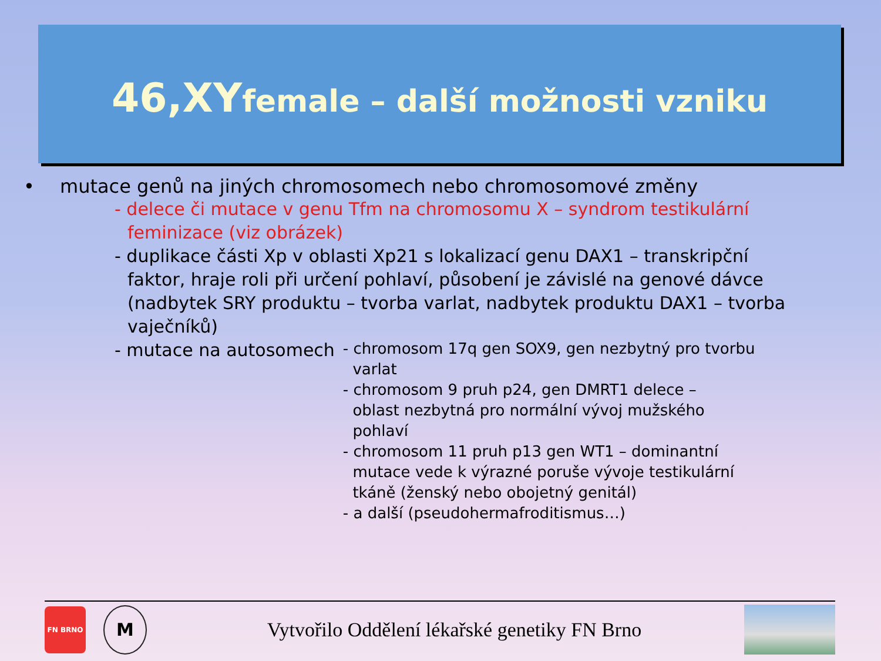46,XYfemale – další možnosti vzniku
• mutace genů na jiných chromosomech nebo chromosomové změny
- delece či mutace v genu Tfm na chromosomu X – syndrom testikulární
feminizace (viz obrázek)
- duplikace části Xp v oblasti Xp21 s lokalizací genu DAX1 – transkripční
faktor, hraje roli při určení pohlaví, působení je závislé na genové dávce (nadbytek SRY produktu – tvorba varlat, nadbytek produktu DAX1 – tvorba vaječníků)
- mutace na autosomech
- chromosom 17q gen SOX9, gen nezbytný pro tvorbu
varlat
- chromosom 9 pruh p24, gen DMRT1 delece –
oblast nezbytná pro normální vývoj mužského
pohlaví
- chromosom 11 pruh p13 gen WT1 – dominantní
mutace vede k výrazné poruše vývoje testikulární
tkáně (ženský nebo obojetný genitál)
- a další (pseudohermafroditismus…)
FN BRNO
M
Vytvořilo Oddělení lékařské genetiky FN Brno